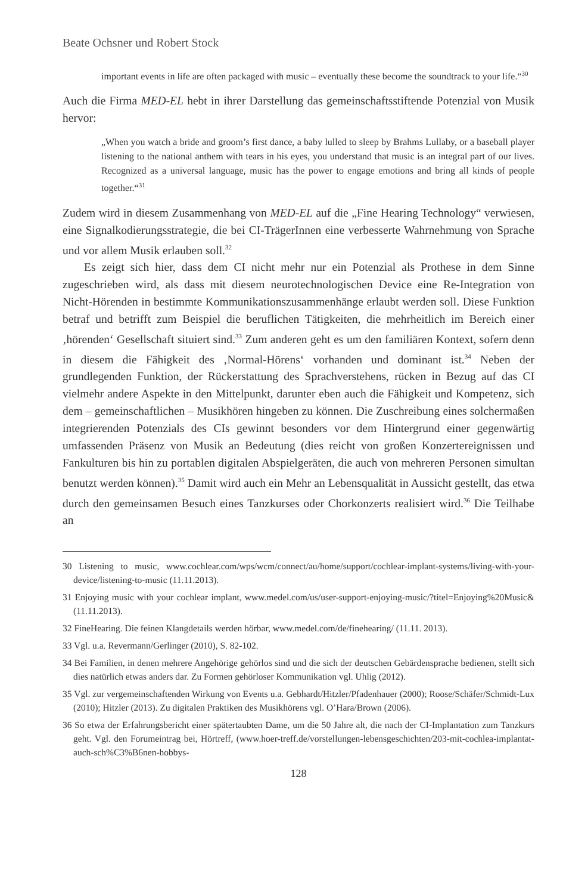Beate Ochsner und Robert Stock
important events in life are often packaged with music – eventually these become the soundtrack to your life.“<sup>30</sup>
Auch die Firma MED-EL hebt in ihrer Darstellung das gemeinschaftsstiftende Potenzial von Musik hervor:
„When you watch a bride and groom’s first dance, a baby lulled to sleep by Brahms Lullaby, or a baseball player listening to the national anthem with tears in his eyes, you understand that music is an integral part of our lives. Recognized as a universal language, music has the power to engage emotions and bring all kinds of people together.“<sup>31</sup>
Zudem wird in diesem Zusammenhang von MED-EL auf die „Fine Hearing Technology“ verwiesen, eine Signalkodierungsstrategie, die bei CI-TrägerInnen eine verbesserte Wahrnehmung von Sprache und vor allem Musik erlauben soll.<sup>32</sup>
Es zeigt sich hier, dass dem CI nicht mehr nur ein Potenzial als Prothese in dem Sinne zugeschrieben wird, als dass mit diesem neurotechnologischen Device eine Re-Integration von Nicht-Hörenden in bestimmte Kommunikationszusammenhänge erlaubt werden soll. Diese Funktion betraf und betrifft zum Beispiel die beruflichen Tätigkeiten, die mehrheitlich im Bereich einer ‚hörenden‘ Gesellschaft situiert sind.<sup>33</sup> Zum anderen geht es um den familiären Kontext, sofern denn in diesem die Fähigkeit des ‚Normal-Hörens‘ vorhanden und dominant ist.<sup>34</sup> Neben der grundlegenden Funktion, der Rückerstattung des Sprachverstehens, rücken in Bezug auf das CI vielmehr andere Aspekte in den Mittelpunkt, darunter eben auch die Fähigkeit und Kompetenz, sich dem – gemeinschaftlichen – Musikhören hingeben zu können. Die Zuschreibung eines solchermaßen integrierenden Potenzials des CIs gewinnt besonders vor dem Hintergrund einer gegenwärtig umfassenden Präsenz von Musik an Bedeutung (dies reicht von großen Konzertereignissen und Fankulturen bis hin zu portablen digitalen Abspielgeräten, die auch von mehreren Personen simultan benutzt werden können).<sup>35</sup> Damit wird auch ein Mehr an Lebensqualität in Aussicht gestellt, das etwa durch den gemeinsamen Besuch eines Tanzkurses oder Chorkonzerts realisiert wird.<sup>36</sup> Die Teilhabe an
30 Listening to music, www.cochlear.com/wps/wcm/connect/au/home/support/cochlear-implant-systems/living-with-your-device/listening-to-music (11.11.2013).
31 Enjoying music with your cochlear implant, www.medel.com/us/user-support-enjoying-music/?titel=Enjoying%20Music& (11.11.2013).
32 FineHearing. Die feinen Klangdetails werden hörbar, www.medel.com/de/finehearing/ (11.11. 2013).
33 Vgl. u.a. Revermann/Gerlinger (2010), S. 82-102.
34 Bei Familien, in denen mehrere Angehörige gehörlos sind und die sich der deutschen Gebärdensprache bedienen, stellt sich dies natürlich etwas anders dar. Zu Formen gehörloser Kommunikation vgl. Uhlig (2012).
35 Vgl. zur vergemeinschaftenden Wirkung von Events u.a. Gebhardt/Hitzler/Pfadenhauer (2000); Roose/Schäfer/Schmidt-Lux (2010); Hitzler (2013). Zu digitalen Praktiken des Musikhörens vgl. O’Hara/Brown (2006).
36 So etwa der Erfahrungsbericht einer spätertaubten Dame, um die 50 Jahre alt, die nach der CI-Implantation zum Tanzkurs geht. Vgl. den Forumeintrag bei, Hörtreff, (www.hoer-treff.de/vorstellungen-lebensgeschichten/203-mit-cochlea-implantat-auch-sch%C3%B6nen-hobbys-
128